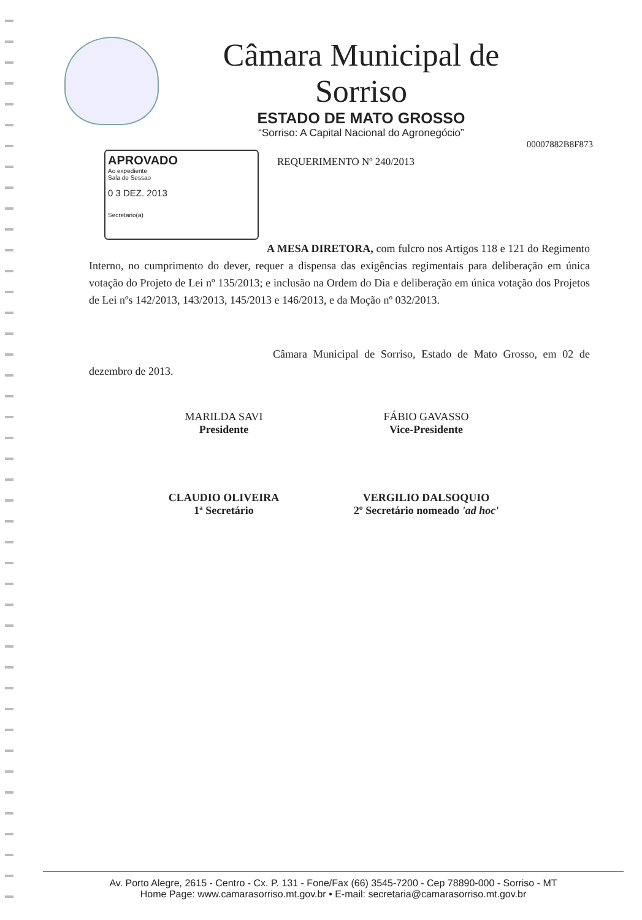Câmara Municipal de Sorriso
ESTADO DE MATO GROSSO
“Sorriso: A Capital Nacional do Agronegócio”
00007882B8F873
APROVADO
Ao expediente
Sala de Sessao
0 3 DEZ. 2013
Secretario(a)
REQUERIMENTO Nº 240/2013
A MESA DIRETORA, com fulcro nos Artigos 118 e 121 do Regimento Interno, no cumprimento do dever, requer a dispensa das exigências regimentais para deliberação em única votação do Projeto de Lei nº 135/2013; e inclusão na Ordem do Dia e deliberação em única votação dos Projetos de Lei nºs 142/2013, 143/2013, 145/2013 e 146/2013, e da Moção nº 032/2013.
Câmara Municipal de Sorriso, Estado de Mato Grosso, em 02 de dezembro de 2013.
MARILDA SAVI
Presidente
FÁBIO GAVASSO
Vice-Presidente
CLAUDIO OLIVEIRA
1ª Secretário
VERGILIO DALSOQUIO
2º Secretário nomeado 'ad hoc'
Av. Porto Alegre, 2615 - Centro - Cx. P. 131 - Fone/Fax (66) 3545-7200 - Cep 78890-000 - Sorriso - MT
Home Page: www.camarasorriso.mt.gov.br • E-mail: secretaria@camarasorriso.mt.gov.br